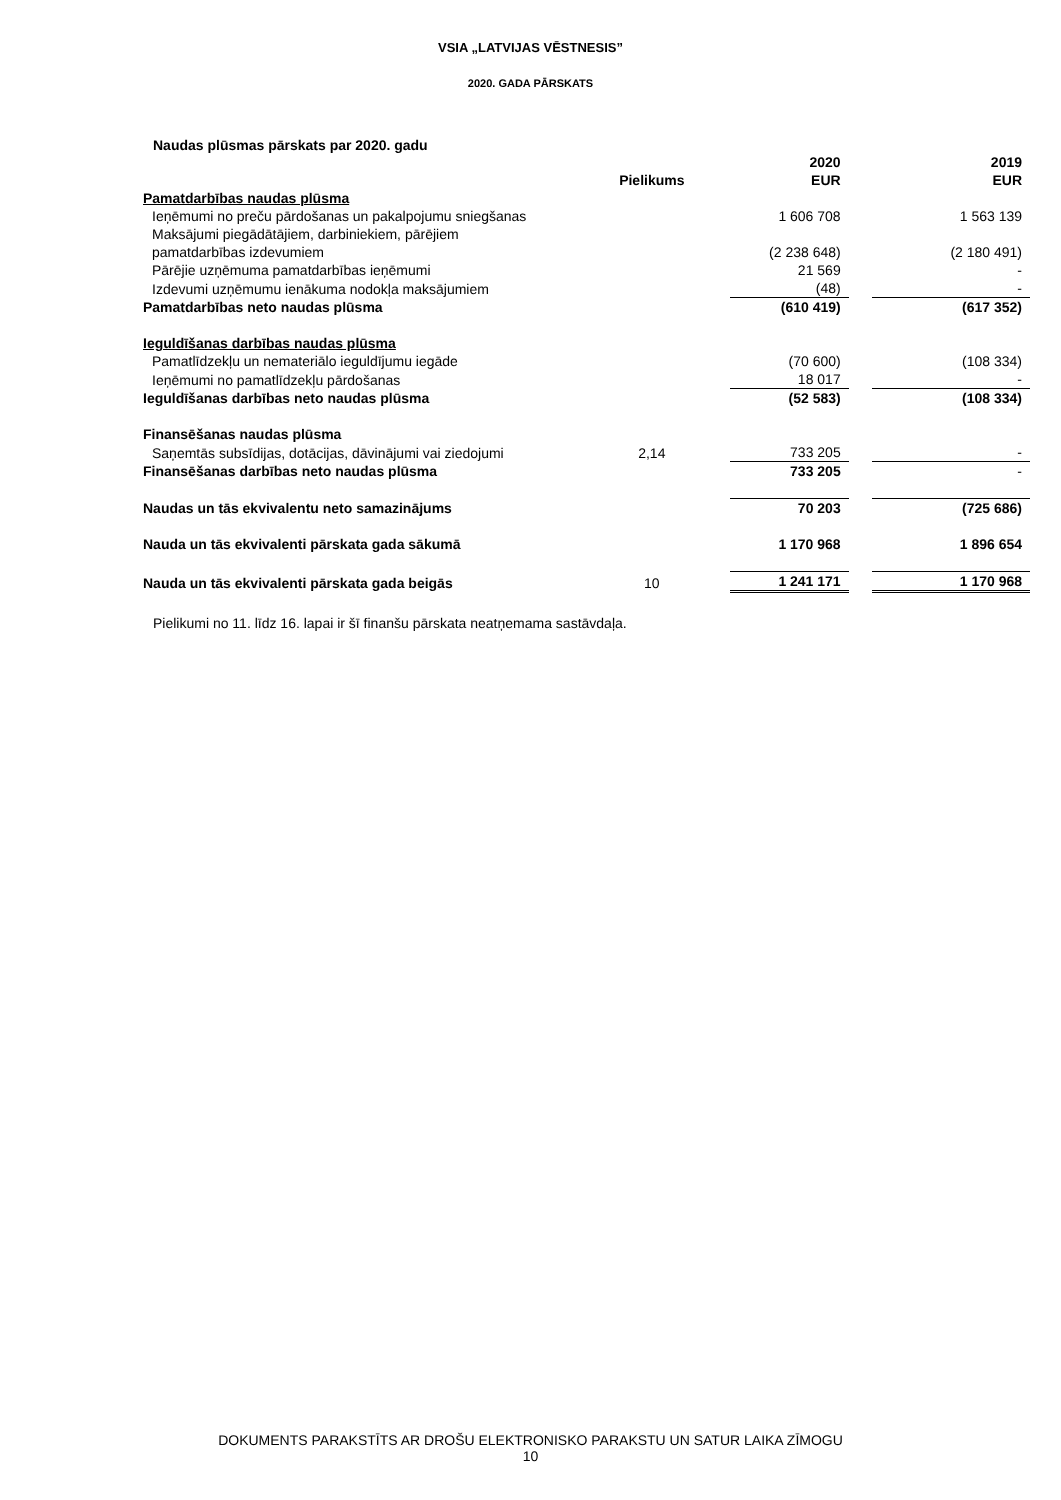VSIA „LATVIJAS VĒSTNESIS”
2020. GADA PĀRSKATS
Naudas plūsmas pārskats par 2020. gadu
| | Pielikums | | 2020 EUR | | 2019 EUR |
| --- | --- | --- | --- | --- | --- |
| Pamatdarbības naudas plūsma | | | | | |
| Ieņēmumi no preču pārdošanas un pakalpojumu sniegšanas | | | 1 606 708 | | 1 563 139 |
| Maksājumi piegādātājiem, darbiniekiem, pārējiem pamatdarbības izdevumiem | | | (2 238 648) | | (2 180 491) |
| Pārējie uzņēmuma pamatdarbības ieņēmumi | | | 21 569 | | - |
| Izdevumi uzņēmumu ienākuma nodokļa maksājumiem | | | (48) | | - |
| Pamatdarbības neto naudas plūsma | | | (610 419) | | (617 352) |
| Ieguldīšanas darbības naudas plūsma | | | | | |
| Pamatlīdzekļu un nemateriālo ieguldījumu iegāde | | | (70 600) | | (108 334) |
| Ieņēmumi no pamatlīdzekļu pārdošanas | | | 18 017 | | - |
| Ieguldīšanas darbības neto naudas plūsma | | | (52 583) | | (108 334) |
| Finansēšanas naudas plūsma | | | | | |
| Saņemtās subsīdijas, dotācijas, dāvinājumi vai ziedojumi | 2,14 | | 733 205 | | - |
| Finansēšanas darbības neto naudas plūsma | | | 733 205 | | - |
| Naudas un tās ekvivalentu neto samazinājums | | | 70 203 | | (725 686) |
| Nauda un tās ekvivalenti pārskata gada sākumā | | | 1 170 968 | | 1 896 654 |
| Nauda un tās ekvivalenti pārskata gada beigās | 10 | | 1 241 171 | | 1 170 968 |
Pielikumi no 11. līdz 16. lapai ir šī finanšu pārskata neatņemama sastāvdaļa.
DOKUMENTS PARAKSTĪTS AR DROŠU ELEKTRONISKO PARAKSTU UN SATUR LAIKA ZĪMOGU
10